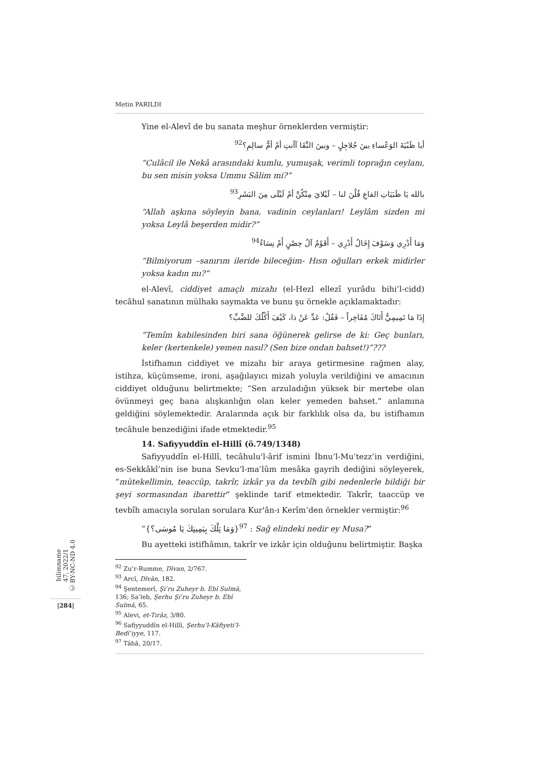Metin PARILDI
Yine el-Alevî de bu sanata meşhur örneklerden vermiştir:
أيا ظَبْيَةَ الوَعْساءِ بينَ جُلاجِلٍ – وبينَ النَّقَا آأنتِ أمْ أمُّ سالِمِ؟<sup>92</sup>
“Culâcil ile Nekâ arasındaki kumlu, yumuşak, verimli toprağın ceylanı, bu sen misin yoksa Ummu Sâlim mi?”
بالله يَا ظَبَيَاتِ القاعِ قُلْنَ لنا – لَيْلايَ مِنْكُنَّ أمْ لَيْلَى مِنَ البَشَرِ<sup>93</sup>
“Allah aşkına söyleyin bana, vadinin ceylanları! Leylâm sizden mi yoksa Leylâ beşerden midir?”
وَمَا أَدْرِي وَسَوْفَ إِخَالُ أَدْرِي – أَقَوْمٌ آلُ حِصْنٍ أَمْ نِسَاءُ<sup>94</sup>
“Bilmiyorum –sanırım ileride bileceğim- Hısn oğulları erkek midirler yoksa kadın mı?”
el-Alevî, ciddiyet amaçlı mizahı (el-Hezl ellezî yurâdu bihi’l-cidd) tecâhul sanatının mülhakı saymakta ve bunu şu örnekle açıklamaktadır:
إِذَا مَا تَمِيمِيٌّ أَتَاكَ مُفَاخِراً – فَقُلْ: عَدِّ عَنْ ذا، كَيْفَ أَكْلُكَ للضَّبِّ؟
“Temîm kabilesinden biri sana öğünerek gelirse de ki: Geç bunları, keler (kertenkele) yemen nasıl? (Sen bize ondan bahset!)”???
İstifhamın ciddiyet ve mizahı bir araya getirmesine rağmen alay, istihza, küçümseme, ironi, aşağılayıcı mizah yoluyla verildiğini ve amacının ciddiyet olduğunu belirtmekte; “Sen arzuladığın yüksek bir mertebe olan övünmeyi geç bana alışkanlığın olan keler yemeden bahset.” anlamına geldiğini söylemektedir. Aralarında açık bir farklılık olsa da, bu istifhamın tecâhule benzediğini ifade etmektedir.<sup>95</sup>
14. Safiyyuddîn el-Hillî (ö.749/1348)
Safiyyuddîn el-Hillî, tecâhulu'l-ârif ismini İbnu’l-Muʿtezz’in verdiğini, es-Sekkâkî’nin ise buna Sevku’l-maʿlûm mesâka gayrih dediğini söyleyerek, “mütekellimin, teaccüp, takrîr, izkâr ya da tevbîh gibi nedenlerle bildiği bir şeyi sormasından ibarettir” şeklinde tarif etmektedir. Takrîr, taaccüp ve tevbîh amacıyla sorulan sorulara Kur'ân-ı Kerîm’den örnekler vermiştir:<sup>96</sup>
“{وَمَا تِلْكَ بِيَمِينِكَ يَا مُوسَى؟}<sup>97</sup> : Sağ elindeki nedir ey Musa?”
Bu ayetteki istifhâmın, takrîr ve izkâr için olduğunu belirtmiştir. Başka
<sup>92</sup> Zu’r-Rumme, Dîvan, 2/767.
<sup>93</sup> Arcî, Dîvân, 182.
<sup>94</sup> Şentemerî, Şiʿru Zuheyr b. Ebî Sulmâ, 136; Saʿleb, Şerhu Şiʿru Zuheyr b. Ebî Sulmâ, 65.
<sup>95</sup> Alevi, et-Tırâz, 3/80.
<sup>96</sup> Safiyyuddîn el-Hillî, Şerhu’l-Kâfiyeti’l-Bedîʿiyye, 117.
<sup>97</sup> Tâhâ, 20/17.
bilimname
47, 2022/1
Ⓒ BY-NC-ND 4.0
|284|